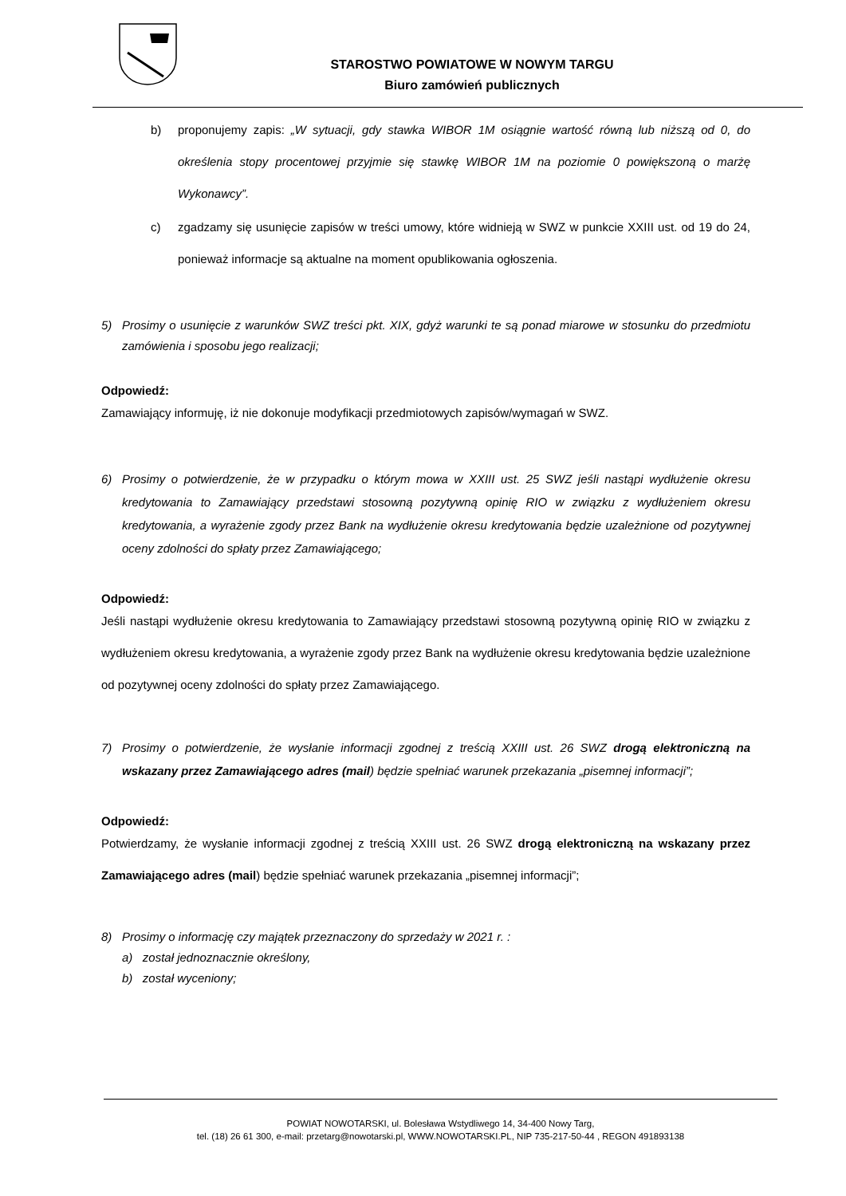STAROSTWO POWIATOWE W NOWYM TARGU
Biuro zamówień publicznych
b) proponujemy zapis: „W sytuacji, gdy stawka WIBOR 1M osiągnie wartość równą lub niższą od 0, do określenia stopy procentowej przyjmie się stawkę WIBOR 1M na poziomie 0 powiększoną o marżę Wykonawcy”.
c) zgadzamy się usunięcie zapisów w treści umowy, które widnieją w SWZ w punkcie XXIII ust. od 19 do 24, ponieważ informacje są aktualne na moment opublikowania ogłoszenia.
5) Prosimy o usunięcie z warunków SWZ treści pkt. XIX, gdyż warunki te są ponad miarowe w stosunku do przedmiotu zamówienia i sposobu jego realizacji;
Odpowiedź:
Zamawiający informuję, iż nie dokonuje modyfikacji przedmiotowych zapisów/wymagań w SWZ.
6) Prosimy o potwierdzenie, że w przypadku o którym mowa w XXIII ust. 25 SWZ jeśli nastąpi wydłużenie okresu kredytowania to Zamawiający przedstawi stosowną pozytywną opinię RIO w związku z wydłużeniem okresu kredytowania, a wyrażenie zgody przez Bank na wydłużenie okresu kredytowania będzie uzależnione od pozytywnej oceny zdolności do spłaty przez Zamawiającego;
Odpowiedź:
Jeśli nastąpi wydłużenie okresu kredytowania to Zamawiający przedstawi stosowną pozytywną opinię RIO w związku z wydłużeniem okresu kredytowania, a wyrażenie zgody przez Bank na wydłużenie okresu kredytowania będzie uzależnione od pozytywnej oceny zdolności do spłaty przez Zamawiającego.
7) Prosimy o potwierdzenie, że wysłanie informacji zgodnej z treścią XXIII ust. 26 SWZ drogą elektroniczną na wskazany przez Zamawiającego adres (mail) będzie spełniać warunek przekazania „pisemnej informacji”;
Odpowiedź:
Potwierdzamy, że wysłanie informacji zgodnej z treścią XXIII ust. 26 SWZ drogą elektroniczną na wskazany przez Zamawiającego adres (mail) będzie spełniać warunek przekazania „pisemnej informacji”;
8) Prosimy o informację czy majątek przeznaczony do sprzedaży w 2021 r. :
a) został jednoznacznie określony,
b) został wyceniony;
POWIAT NOWOTARSKI, ul. Bolesława Wstydliwego 14, 34-400 Nowy Targ,
tel. (18) 26 61 300, e-mail: przetarg@nowotarski.pl, WWW.NOWOTARSKI.PL, NIP 735-217-50-44 , REGON 491893138